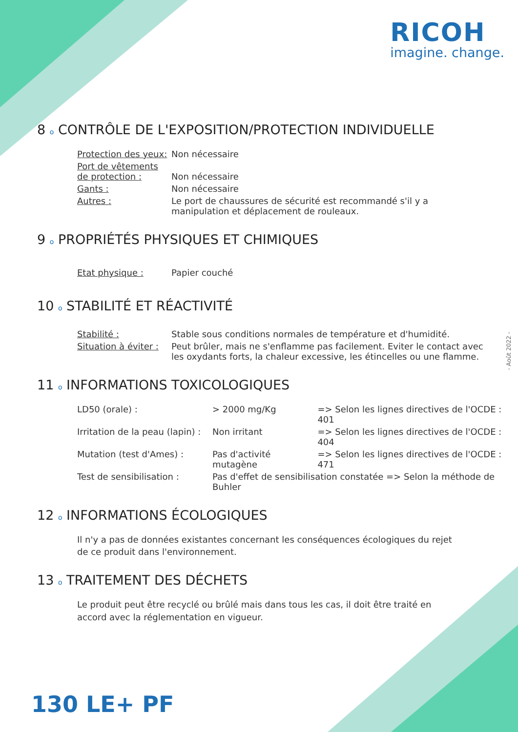RICOH
imagine. change.
- Août 2022 -
8 o CONTRÔLE DE L'EXPOSITION/PROTECTION INDIVIDUELLE
| Protection des yeux: | Non nécessaire |
| Port de vêtements de protection : | Non nécessaire |
| Gants : | Non nécessaire |
| Autres : | Le port de chaussures de sécurité est recommandé s'il y a manipulation et déplacement de rouleaux. |
9 o PROPRIÉTÉS PHYSIQUES ET CHIMIQUES
| Etat physique : | Papier couché |
10 o STABILITÉ ET RÉACTIVITÉ
| Stabilité : | Stable sous conditions normales de température et d'humidité. |
| Situation à éviter : | Peut brûler, mais ne s'enflamme pas facilement. Eviter le contact avec les oxydants forts, la chaleur excessive, les étincelles ou une flamme. |
11 o INFORMATIONS TOXICOLOGIQUES
| LD50 (orale) : | > 2000 mg/Kg | => Selon les lignes directives de l'OCDE : 401 |
| Irritation de la peau (lapin) : | Non irritant | => Selon les lignes directives de l'OCDE : 404 |
| Mutation (test d'Ames) : | Pas d'activité mutagène | => Selon les lignes directives de l'OCDE : 471 |
| Test de sensibilisation : | Pas d'effet de sensibilisation constatée => Selon la méthode de Buhler | |
12 o INFORMATIONS ÉCOLOGIQUES
Il n'y a pas de données existantes concernant les conséquences écologiques du rejet de ce produit dans l'environnement.
13 o TRAITEMENT DES DÉCHETS
Le produit peut être recyclé ou brûlé mais dans tous les cas, il doit être traité en accord avec la réglementation en vigueur.
130 LE+ PF